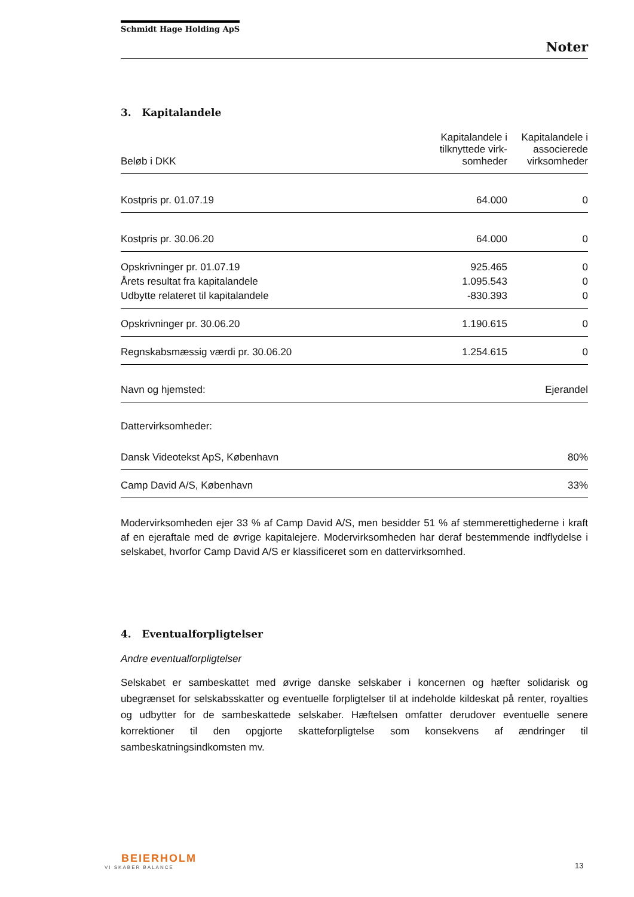Schmidt Hage Holding ApS
Noter
3. Kapitalandele
| Beløb i DKK | Kapitalandele i tilknyttede virk-somheder | Kapitalandele i associerede virksomheder |
| --- | --- | --- |
| Kostpris pr. 01.07.19 | 64.000 | 0 |
| Kostpris pr. 30.06.20 | 64.000 | 0 |
| Opskrivninger pr. 01.07.19 | 925.465 | 0 |
| Årets resultat fra kapitalandele | 1.095.543 | 0 |
| Udbytte relateret til kapitalandele | -830.393 | 0 |
| Opskrivninger pr. 30.06.20 | 1.190.615 | 0 |
| Regnskabsmæssig værdi pr. 30.06.20 | 1.254.615 | 0 |
| Navn og hjemsted: | Ejerandel |
| Dattervirksomheder: | |
| Dansk Videotekst ApS, København | 80% |
| Camp David A/S, København | 33% |
Modervirksomheden ejer 33 % af Camp David A/S, men besidder 51 % af stemmerettighederne i kraft af en ejeraftale med de øvrige kapitalejere. Modervirksomheden har deraf bestemmende indflydelse i selskabet, hvorfor Camp David A/S er klassificeret som en dattervirksomhed.
4. Eventualforpligtelser
Andre eventualforpligtelser
Selskabet er sambeskattet med øvrige danske selskaber i koncernen og hæfter solidarisk og ubegrænset for selskabsskatter og eventuelle forpligtelser til at indeholde kildeskat på renter, royalties og udbytter for de sambeskattede selskaber. Hæftelsen omfatter derudover eventuelle senere korrektioner til den opgjorte skatteforpligtelse som konsekvens af ændringer til sambeskatningsindkomsten mv.
BEIERHOLM
VI SKABER BALANCE
13